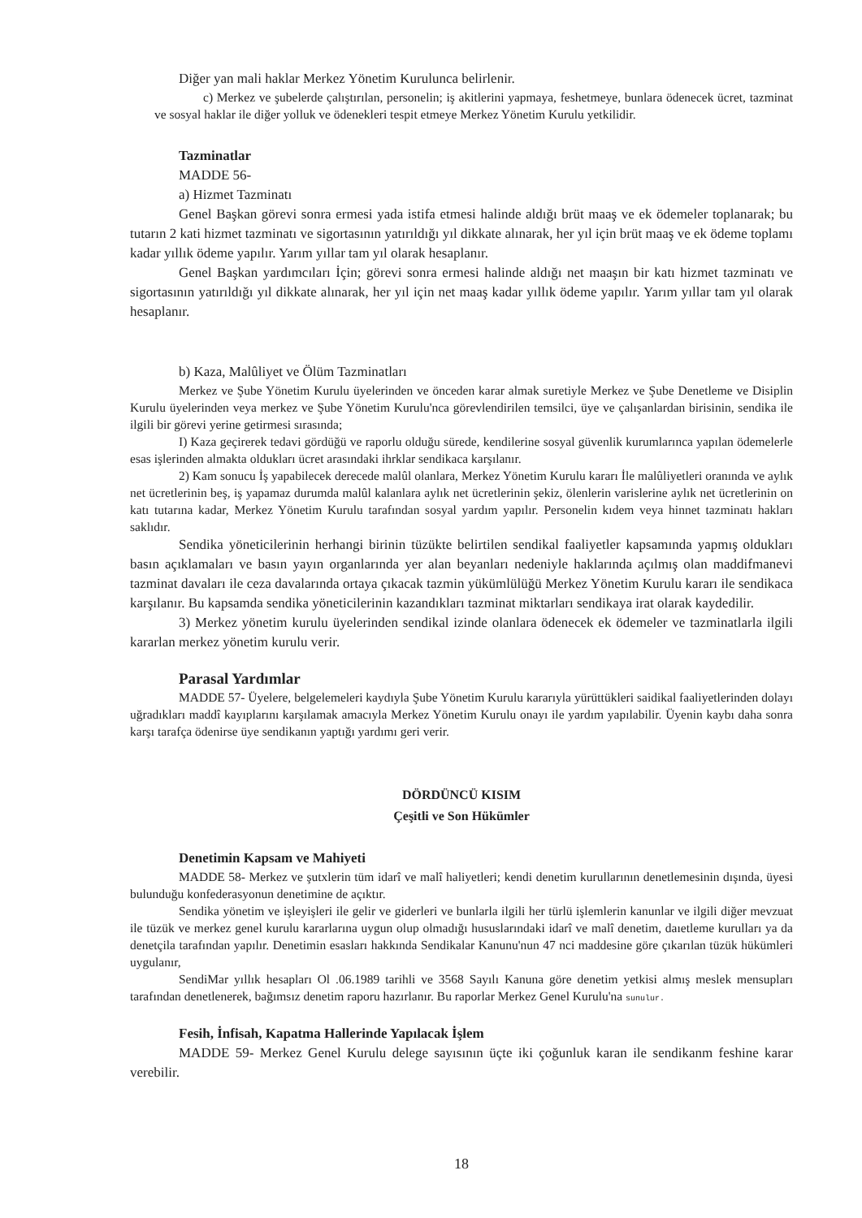Diğer yan mali haklar Merkez Yönetim Kurulunca belirlenir.
c) Merkez ve şubelerde çalıştırılan, personelin; iş akitlerini yapmaya, feshetmeye, bunlara ödenecek ücret, tazminat ve sosyal haklar ile diğer yolluk ve ödenekleri tespit etmeye Merkez Yönetim Kurulu yetkilidir.
Tazminatlar
MADDE 56-
a) Hizmet Tazminatı
Genel Başkan görevi sonra ermesi yada istifa etmesi halinde aldığı brüt maaş ve ek ödemeler toplanarak; bu tutarın 2 kati hizmet tazminatı ve sigortasının yatırıldığı yıl dikkate alınarak, her yıl için brüt maaş ve ek ödeme toplamı kadar yıllık ödeme yapılır. Yarım yıllar tam yıl olarak hesaplanır.
Genel Başkan yardımcıları İçin; görevi sonra ermesi halinde aldığı net maaşın bir katı hizmet tazminatı ve sigortasının yatırıldığı yıl dikkate alınarak, her yıl için net maaş kadar yıllık ödeme yapılır. Yarım yıllar tam yıl olarak hesaplanır.
b) Kaza, Malûliyet ve Ölüm Tazminatları
Merkez ve Şube Yönetim Kurulu üyelerinden ve önceden karar almak suretiyle Merkez ve Şube Denetleme ve Disiplin Kurulu üyelerinden veya merkez ve Şube Yönetim Kurulu'nca görevlendirilen temsilci, üye ve çalışanlardan birisinin, sendika ile ilgili bir görevi yerine getirmesi sırasında;
I) Kaza geçirerek tedavi gördüğü ve raporlu olduğu sürede, kendilerine sosyal güvenlik kurumlarınca yapılan ödemelerle esas işlerinden almakta oldukları ücret arasındaki ihrklar sendikaca karşılanır.
2) Kam sonucu İş yapabilecek derecede malûl olanlara, Merkez Yönetim Kurulu kararı İle malûliyetleri oranında ve aylık net ücretlerinin beş, iş yapamaz durumda malûl kalanlara aylık net ücretlerinin şekiz, ölenlerin varislerine aylık net ücretlerinin on katı tutarına kadar, Merkez Yönetim Kurulu tarafından sosyal yardım yapılır. Personelin kıdem veya hinnet tazminatı hakları saklıdır.
Sendika yöneticilerinin herhangi birinin tüzükte belirtilen sendikal faaliyetler kapsamında yapmış oldukları basın açıklamaları ve basın yayın organlarında yer alan beyanları nedeniyle haklarında açılmış olan maddifmanevi tazminat davaları ile ceza davalarında ortaya çıkacak tazmin yükümlülüğü Merkez Yönetim Kurulu kararı ile sendikaca karşılanır. Bu kapsamda sendika yöneticilerinin kazandıkları tazminat miktarları sendikaya irat olarak kaydedilir.
3) Merkez yönetim kurulu üyelerinden sendikal izinde olanlara ödenecek ek ödemeler ve tazminatlarla ilgili kararlan merkez yönetim kurulu verir.
Parasal Yardımlar
MADDE 57- Üyelere, belgelemeleri kaydıyla Şube Yönetim Kurulu kararıyla yürüttükleri saidikal faaliyetlerinden dolayı uğradıkları maddî kayıplarını karşılamak amacıyla Merkez Yönetim Kurulu onayı ile yardım yapılabilir. Üyenin kaybı daha sonra karşı tarafça ödenirse üye sendikanın yaptığı yardımı geri verir.
DÖRDÜNCÜ KISIM
Çeşitli ve Son Hükümler
Denetimin Kapsam ve Mahiyeti
MADDE 58- Merkez ve şutxlerin tüm idarî ve malî haliyetleri; kendi denetim kurullarının denetlemesinin dışında, üyesi bulunduğu konfederasyonun denetimine de açıktır.
Sendika yönetim ve işleyişleri ile gelir ve giderleri ve bunlarla ilgili her türlü işlemlerin kanunlar ve ilgili diğer mevzuat ile tüzük ve merkez genel kurulu kararlarına uygun olup olmadığı hususlarındaki idarî ve malî denetim, daıetleme kurulları ya da denetçila tarafından yapılır. Denetimin esasları hakkında Sendikalar Kanunu'nun 47 nci maddesine göre çıkarılan tüzük hükümleri uygulanır,
SendiMar yıllık hesapları Ol .06.1989 tarihli ve 3568 Sayılı Kanuna göre denetim yetkisi almış meslek mensupları tarafından denetlenerek, bağımsız denetim raporu hazırlanır. Bu raporlar Merkez Genel Kurulu'na sunulur.
Fesih, İnfisah, Kapatma Hallerinde Yapılacak İşlem
MADDE 59- Merkez Genel Kurulu delege sayısının üçte iki çoğunluk karan ile sendikanm feshine karar verebilir.
18